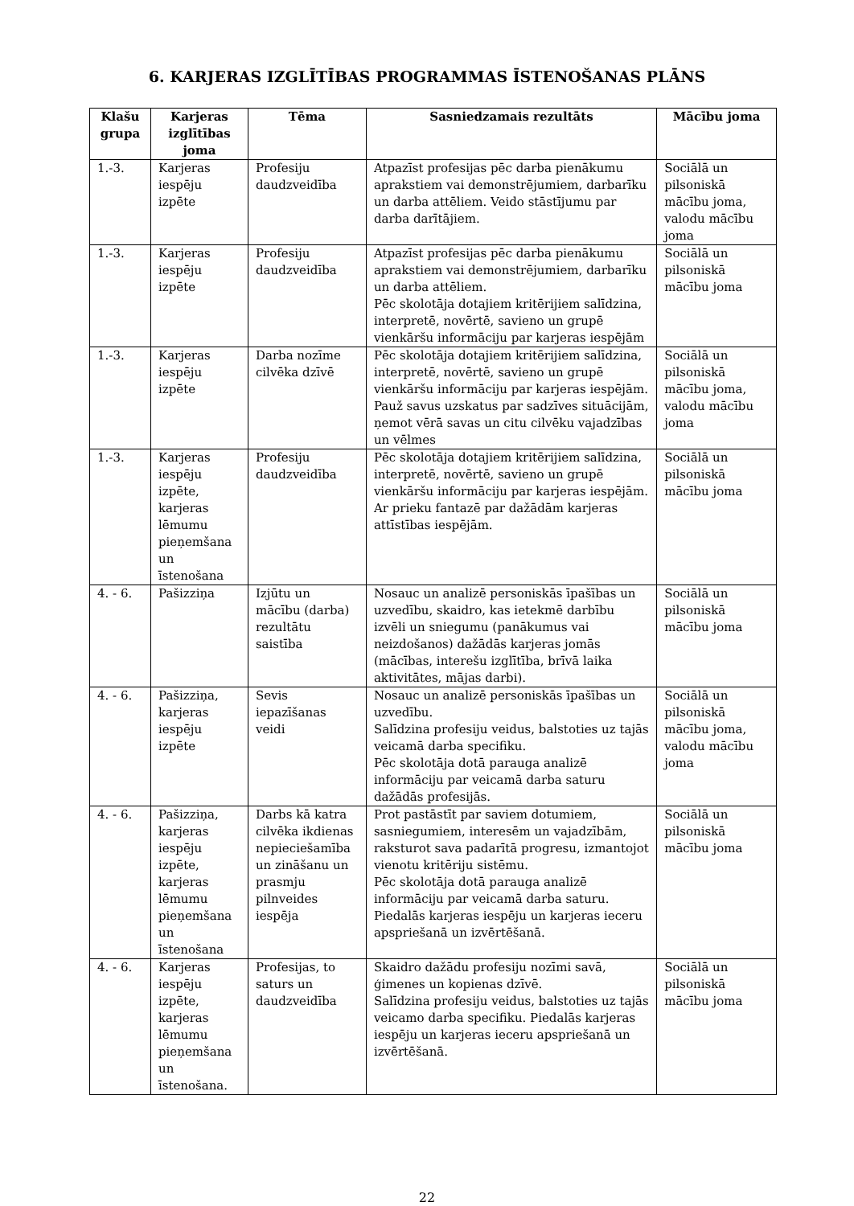6. KARJERAS IZGLĪTĪBAS PROGRAMMAS ĪSTENOŠANAS PLĀNS
| Klašu grupa | Karjeras izglītības joma | Tēma | Sasniedzamais rezultāts | Mācību joma |
| --- | --- | --- | --- | --- |
| 1.-3. | Karjeras iespēju izpēte | Profesiju daudzveidība | Atpazīst profesijas pēc darba pienākumu aprakstiem vai demonstrējumiem, darbarīku un darba attēliem. Veido stāstījumu par darba darītājiem. | Sociālā un pilsoniskā mācību joma, valodu mācību joma |
| 1.-3. | Karjeras iespēju izpēte | Profesiju daudzveidība | Atpazīst profesijas pēc darba pienākumu aprakstiem vai demonstrējumiem, darbarīku un darba attēliem. Pēc skolotāja dotajiem kritērijiem salīdzina, interpretē, novērtē, savieno un grupē vienkāršu informāciju par karjeras iespējām | Sociālā un pilsoniskā mācību joma |
| 1.-3. | Karjeras iespēju izpēte | Darba nozīme cilvēka dzīvē | Pēc skolotāja dotajiem kritērijiem salīdzina, interpretē, novērtē, savieno un grupē vienkāršu informāciju par karjeras iespējām. Pauž savus uzskatus par sadzīves situācijām, ņemot vērā savas un citu cilvēku vajadzības un vēlmes | Sociālā un pilsoniskā mācību joma, valodu mācību joma |
| 1.-3. | Karjeras iespēju izpēte, karjeras lēmumu pieņemšana un īstenošana | Profesiju daudzveidība | Pēc skolotāja dotajiem kritērijiem salīdzina, interpretē, novērtē, savieno un grupē vienkāršu informāciju par karjeras iespējām. Ar prieku fantazē par dažādām karjeras attīstības iespējām. | Sociālā un pilsoniskā mācību joma |
| 4. - 6. | Pašizziņa | Izjūtu un mācību (darba) rezultātu saistība | Nosauc un analizē personiskās īpašības un uzvedību, skaidro, kas ietekmē darbību izvēli un sniegumu (panākumus vai neizdošanos) dažādās karjeras jomās (mācības, interešu izglītība, brīvā laika aktivitātes, mājas darbi). | Sociālā un pilsoniskā mācību joma |
| 4. - 6. | Pašizziņa, karjeras iespēju izpēte | Sevis iepazīšanas veidi | Nosauc un analizē personiskās īpašības un uzvedību. Salīdzina profesiju veidus, balstoties uz tajās veicamā darba specifiku. Pēc skolotāja dotā parauga analizē informāciju par veicamā darba saturu dažādās profesijās. | Sociālā un pilsoniskā mācību joma, valodu mācību joma |
| 4. - 6. | Pašizziņa, karjeras iespēju izpēte, karjeras lēmumu pieņemšana un īstenošana | Darbs kā katra cilvēka ikdienas nepieciešamība un zināšanu un prasmju pilnveides iespēja | Prot pastāstīt par saviem dotumiem, sasniegumiem, interesēm un vajadzībām, raksturot sava padarītā progresu, izmantojot vienotu kritēriju sistēmu. Pēc skolotāja dotā parauga analizē informāciju par veicamā darba saturu. Piedalās karjeras iespēju un karjeras ieceru apspriešanā un izvērtēšanā. | Sociālā un pilsoniskā mācību joma |
| 4. - 6. | Karjeras iespēju izpēte, karjeras lēmumu pieņemšana un īstenošana. | Profesijas, to saturs un daudzveidība | Skaidro dažādu profesiju nozīmi savā, ģimenes un kopienas dzīvē. Salīdzina profesiju veidus, balstoties uz tajās veicamo darba specifiku. Piedalās karjeras iespēju un karjeras ieceru apspriešanā un izvērtēšanā. | Sociālā un pilsoniskā mācību joma |
22